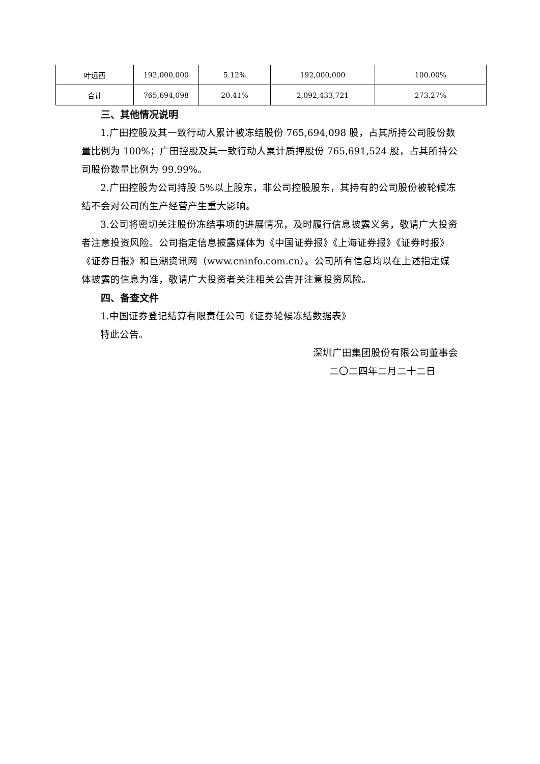| 叶远西 | 192,000,000 | 5.12% | 192,000,000 | 100.00% |
| 合计 | 765,694,098 | 20.41% | 2,092,433,721 | 273.27% |
三、其他情况说明
1.广田控股及其一致行动人累计被冻结股份 765,694,098 股，占其所持公司股份数量比例为 100%；广田控股及其一致行动人累计质押股份 765,691,524 股，占其所持公司股份数量比例为 99.99%。
2.广田控股为公司持股 5%以上股东，非公司控股股东，其持有的公司股份被轮候冻结不会对公司的生产经营产生重大影响。
3.公司将密切关注股份冻结事项的进展情况，及时履行信息披露义务，敬请广大投资者注意投资风险。公司指定信息披露媒体为《中国证券报》《上海证券报》《证券时报》《证券日报》和巨潮资讯网（www.cninfo.com.cn）。公司所有信息均以在上述指定媒体披露的信息为准，敬请广大投资者关注相关公告并注意投资风险。
四、备查文件
1.中国证券登记结算有限责任公司《证券轮候冻结数据表》
特此公告。
深圳广田集团股份有限公司董事会
二〇二四年二月二十二日